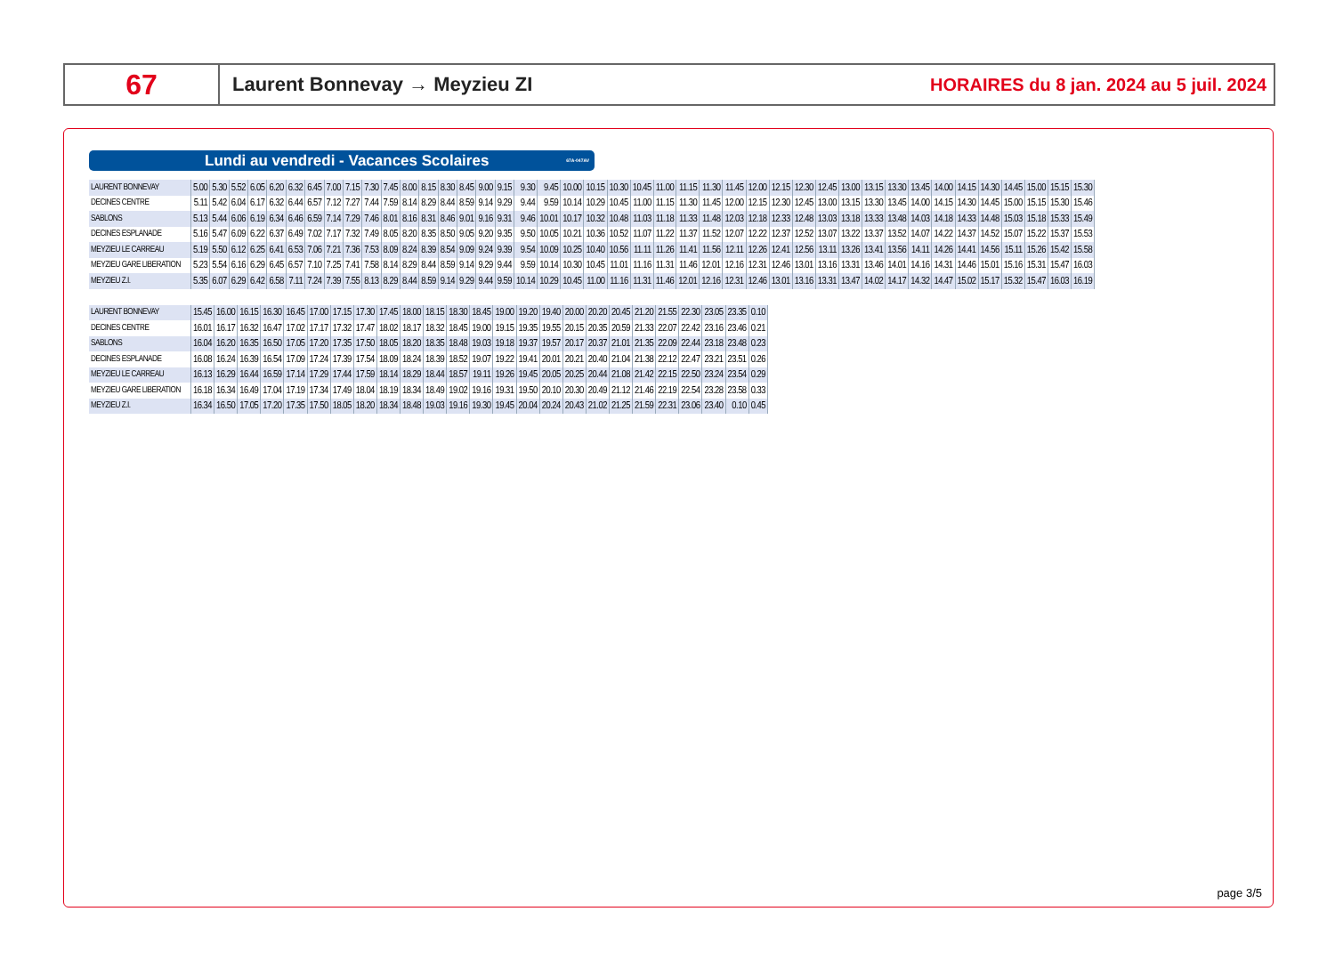67
Laurent Bonnevay → Meyzieu ZI
HORAIRES du 8 jan. 2024 au 5 juil. 2024
Lundi au vendredi - Vacances Scolaires 67A-047AV
| LAURENT BONNEVAY | 5.00 | 5.30 | 5.52 | 6.05 | 6.20 | 6.32 | 6.45 | 7.00 | 7.15 | 7.30 | 7.45 | 8.00 | 8.15 | 8.30 | 8.45 | 9.00 | 9.15 | 9.30 | 9.45 | 10.00 | 10.15 | 10.30 | 10.45 | 11.00 | 11.15 | 11.30 | 11.45 | 12.00 | 12.15 | 12.30 | 12.45 | 13.00 | 13.15 | 13.30 | 13.45 | 14.00 | 14.15 | 14.30 | 14.45 | 15.00 | 15.15 | 15.30 |
| DECINES CENTRE | 5.11 | 5.42 | 6.04 | 6.17 | 6.32 | 6.44 | 6.57 | 7.12 | 7.27 | 7.44 | 7.59 | 8.14 | 8.29 | 8.44 | 8.59 | 9.14 | 9.29 | 9.44 | 9.59 | 10.14 | 10.29 | 10.45 | 11.00 | 11.15 | 11.30 | 11.45 | 12.00 | 12.15 | 12.30 | 12.45 | 13.00 | 13.15 | 13.30 | 13.45 | 14.00 | 14.15 | 14.30 | 14.45 | 15.00 | 15.15 | 15.30 | 15.46 |
| SABLONS | 5.13 | 5.44 | 6.06 | 6.19 | 6.34 | 6.46 | 6.59 | 7.14 | 7.29 | 7.46 | 8.01 | 8.16 | 8.31 | 8.46 | 9.01 | 9.16 | 9.31 | 9.46 | 10.01 | 10.17 | 10.32 | 10.48 | 11.03 | 11.18 | 11.33 | 11.48 | 12.03 | 12.18 | 12.33 | 12.48 | 13.03 | 13.18 | 13.33 | 13.48 | 14.03 | 14.18 | 14.33 | 14.48 | 15.03 | 15.18 | 15.33 | 15.49 |
| DECINES ESPLANADE | 5.16 | 5.47 | 6.09 | 6.22 | 6.37 | 6.49 | 7.02 | 7.17 | 7.32 | 7.49 | 8.05 | 8.20 | 8.35 | 8.50 | 9.05 | 9.20 | 9.35 | 9.50 | 10.05 | 10.21 | 10.36 | 10.52 | 11.07 | 11.22 | 11.37 | 11.52 | 12.07 | 12.22 | 12.37 | 12.52 | 13.07 | 13.22 | 13.37 | 13.52 | 14.07 | 14.22 | 14.37 | 14.52 | 15.07 | 15.22 | 15.37 | 15.53 |
| MEYZIEU LE CARREAU | 5.19 | 5.50 | 6.12 | 6.25 | 6.41 | 6.53 | 7.06 | 7.21 | 7.36 | 7.53 | 8.09 | 8.24 | 8.39 | 8.54 | 9.09 | 9.24 | 9.39 | 9.54 | 10.09 | 10.25 | 10.40 | 10.56 | 11.11 | 11.26 | 11.41 | 11.56 | 12.11 | 12.26 | 12.41 | 12.56 | 13.11 | 13.26 | 13.41 | 13.56 | 14.11 | 14.26 | 14.41 | 14.56 | 15.11 | 15.26 | 15.42 | 15.58 |
| MEYZIEU GARE LIBERATION | 5.23 | 5.54 | 6.16 | 6.29 | 6.45 | 6.57 | 7.10 | 7.25 | 7.41 | 7.58 | 8.14 | 8.29 | 8.44 | 8.59 | 9.14 | 9.29 | 9.44 | 9.59 | 10.14 | 10.30 | 10.45 | 11.01 | 11.16 | 11.31 | 11.46 | 12.01 | 12.16 | 12.31 | 12.46 | 13.01 | 13.16 | 13.31 | 13.46 | 14.01 | 14.16 | 14.31 | 14.46 | 15.01 | 15.16 | 15.31 | 15.47 | 16.03 |
| MEYZIEU Z.I. | 5.35 | 6.07 | 6.29 | 6.42 | 6.58 | 7.11 | 7.24 | 7.39 | 7.55 | 8.13 | 8.29 | 8.44 | 8.59 | 9.14 | 9.29 | 9.44 | 9.59 | 10.14 | 10.29 | 10.45 | 11.00 | 11.16 | 11.31 | 11.46 | 12.01 | 12.16 | 12.31 | 12.46 | 13.01 | 13.16 | 13.31 | 13.47 | 14.02 | 14.17 | 14.32 | 14.47 | 15.02 | 15.17 | 15.32 | 15.47 | 16.03 | 16.19 |
| LAURENT BONNEVAY | 15.45 | 16.00 | 16.15 | 16.30 | 16.45 | 17.00 | 17.15 | 17.30 | 17.45 | 18.00 | 18.15 | 18.30 | 18.45 | 19.00 | 19.20 | 19.40 | 20.00 | 20.20 | 20.45 | 21.20 | 21.55 | 22.30 | 23.05 | 23.35 | 0.10 |
| DECINES CENTRE | 16.01 | 16.17 | 16.32 | 16.47 | 17.02 | 17.17 | 17.32 | 17.47 | 18.02 | 18.17 | 18.32 | 18.45 | 19.00 | 19.15 | 19.35 | 19.55 | 20.15 | 20.35 | 20.59 | 21.33 | 22.07 | 22.42 | 23.16 | 23.46 | 0.21 |
| SABLONS | 16.04 | 16.20 | 16.35 | 16.50 | 17.05 | 17.20 | 17.35 | 17.50 | 18.05 | 18.20 | 18.35 | 18.48 | 19.03 | 19.18 | 19.37 | 19.57 | 20.17 | 20.37 | 21.01 | 21.35 | 22.09 | 22.44 | 23.18 | 23.48 | 0.23 |
| DECINES ESPLANADE | 16.08 | 16.24 | 16.39 | 16.54 | 17.09 | 17.24 | 17.39 | 17.54 | 18.09 | 18.24 | 18.39 | 18.52 | 19.07 | 19.22 | 19.41 | 20.01 | 20.21 | 20.40 | 21.04 | 21.38 | 22.12 | 22.47 | 23.21 | 23.51 | 0.26 |
| MEYZIEU LE CARREAU | 16.13 | 16.29 | 16.44 | 16.59 | 17.14 | 17.29 | 17.44 | 17.59 | 18.14 | 18.29 | 18.44 | 18.57 | 19.11 | 19.26 | 19.45 | 20.05 | 20.25 | 20.44 | 21.08 | 21.42 | 22.15 | 22.50 | 23.24 | 23.54 | 0.29 |
| MEYZIEU GARE LIBERATION | 16.18 | 16.34 | 16.49 | 17.04 | 17.19 | 17.34 | 17.49 | 18.04 | 18.19 | 18.34 | 18.49 | 19.02 | 19.16 | 19.31 | 19.50 | 20.10 | 20.30 | 20.49 | 21.12 | 21.46 | 22.19 | 22.54 | 23.28 | 23.58 | 0.33 |
| MEYZIEU Z.I. | 16.34 | 16.50 | 17.05 | 17.20 | 17.35 | 17.50 | 18.05 | 18.20 | 18.34 | 18.48 | 19.03 | 19.16 | 19.30 | 19.45 | 20.04 | 20.24 | 20.43 | 21.02 | 21.25 | 21.59 | 22.31 | 23.06 | 23.40 | 0.10 | 0.45 |
page 3/5